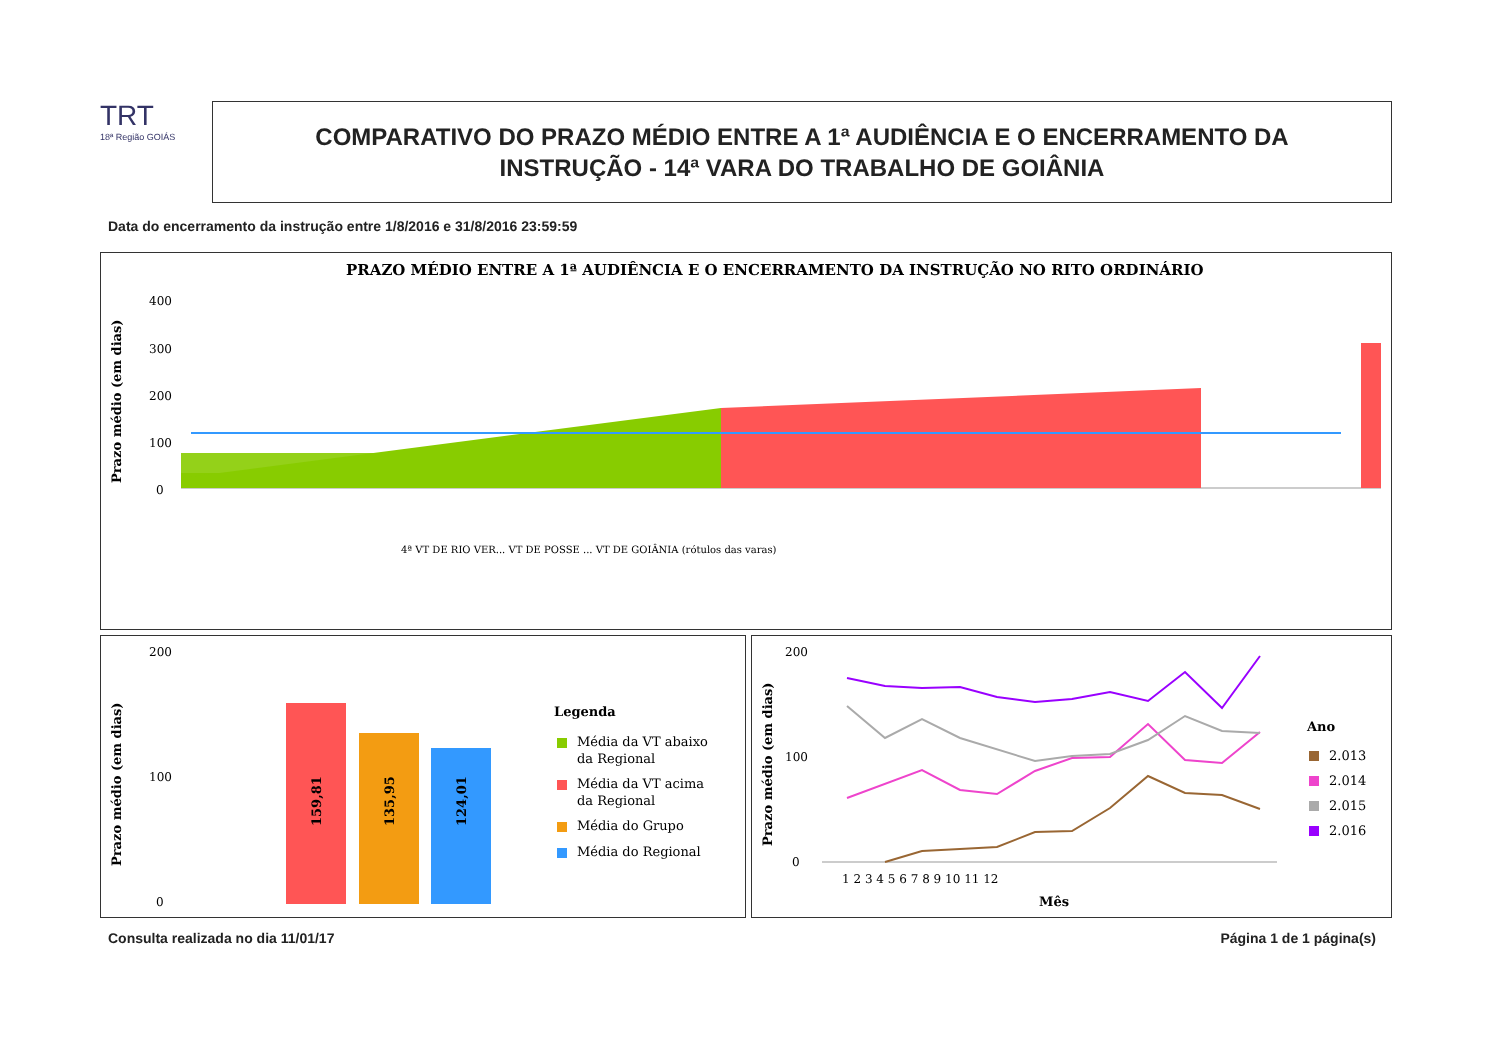TRT
18ª Região GOIÁS
COMPARATIVO DO PRAZO MÉDIO ENTRE A 1ª AUDIÊNCIA E O ENCERRAMENTO DA
INSTRUÇÃO - 14ª VARA DO TRABALHO DE GOIÂNIA
Data do encerramento da instrução entre 1/8/2016 e 31/8/2016 23:59:59
PRAZO MÉDIO ENTRE A 1ª AUDIÊNCIA E O ENCERRAMENTO DA INSTRUÇÃO NO RITO ORDINÁRIO
Prazo médio (em dias)
400
300
200
100
0
4ª VT DE RIO VER... VT DE POSSE ... VT DE GOIÂNIA (rótulos das varas)
Prazo médio (em dias)
200
100
0
159,81
135,95
124,01
Legenda
Média da VT abaixo
da Regional
Média da VT acima
da Regional
Média do Grupo
Média do Regional
Prazo médio (em dias)
200
100
0
1 2 3 4 5 6 7 8 9 10 11 12
Mês
Ano
2.013
2.014
2.015
2.016
Consulta realizada no dia 11/01/17
Página 1 de 1 página(s)